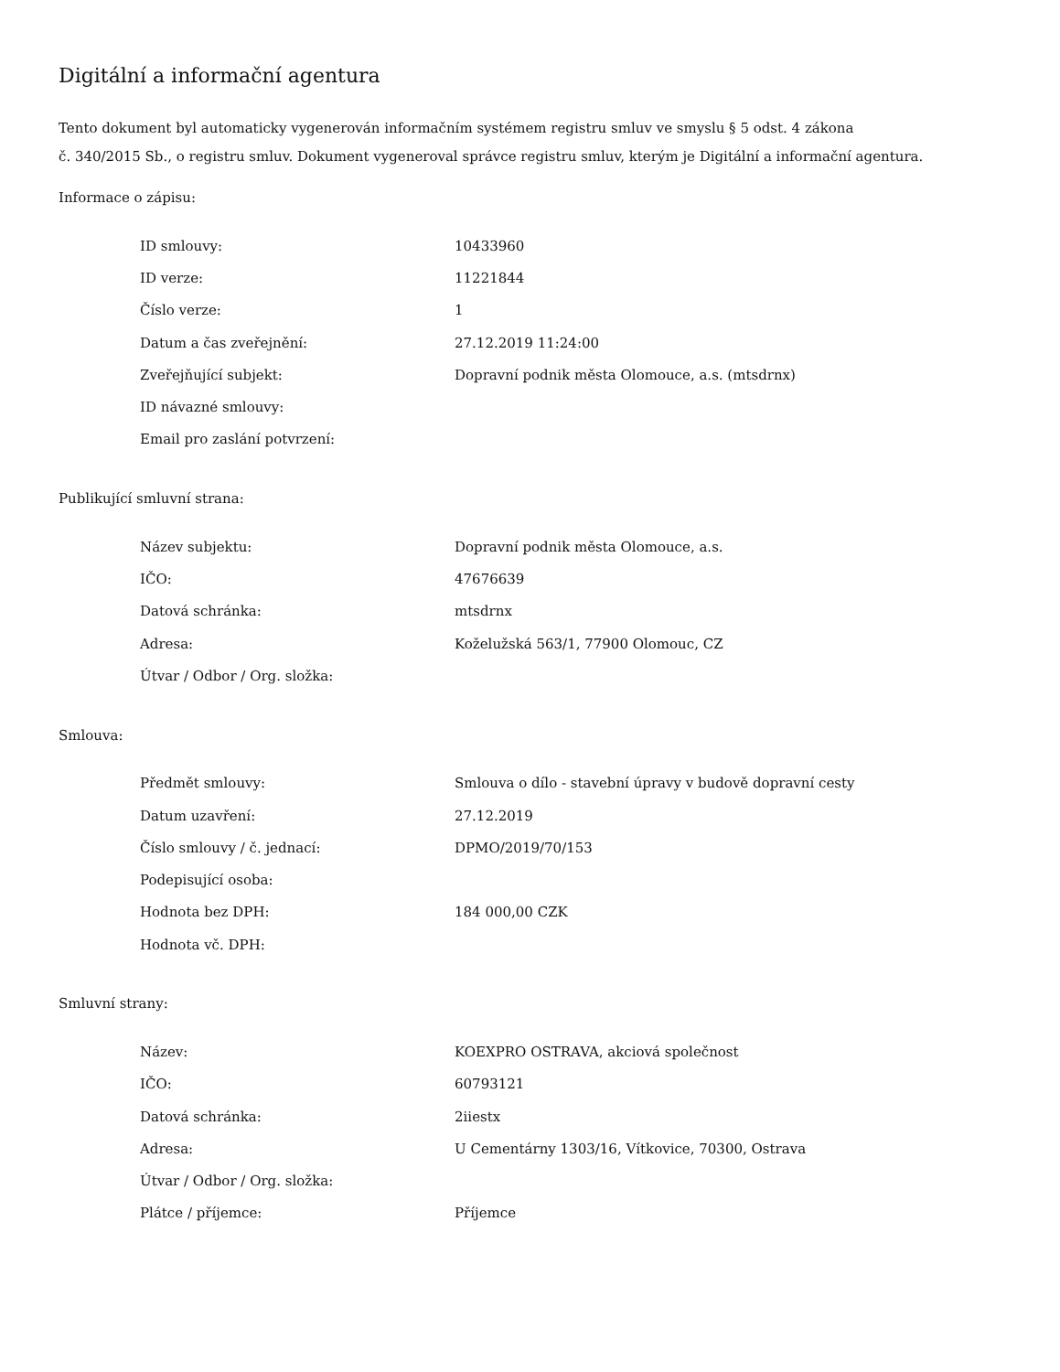Digitální a informační agentura
Tento dokument byl automaticky vygenerován informačním systémem registru smluv ve smyslu § 5 odst. 4 zákona
č. 340/2015 Sb., o registru smluv. Dokument vygeneroval správce registru smluv, kterým je Digitální a informační agentura.
Informace o zápisu:
| ID smlouvy: | 10433960 |
| ID verze: | 11221844 |
| Číslo verze: | 1 |
| Datum a čas zveřejnění: | 27.12.2019 11:24:00 |
| Zveřejňující subjekt: | Dopravní podnik města Olomouce, a.s. (mtsdrnx) |
| ID návazné smlouvy: | |
| Email pro zaslání potvrzení: | |
Publikující smluvní strana:
| Název subjektu: | Dopravní podnik města Olomouce, a.s. |
| IČO: | 47676639 |
| Datová schránka: | mtsdrnx |
| Adresa: | Koželužská 563/1, 77900 Olomouc, CZ |
| Útvar / Odbor / Org. složka: | |
Smlouva:
| Předmět smlouvy: | Smlouva o dílo - stavební úpravy v budově dopravní cesty |
| Datum uzavření: | 27.12.2019 |
| Číslo smlouvy / č. jednací: | DPMO/2019/70/153 |
| Podepisující osoba: | |
| Hodnota bez DPH: | 184 000,00 CZK |
| Hodnota vč. DPH: | |
Smluvní strany:
| Název: | KOEXPRO OSTRAVA, akciová společnost |
| IČO: | 60793121 |
| Datová schránka: | 2iiestx |
| Adresa: | U Cementárny 1303/16, Vítkovice, 70300, Ostrava |
| Útvar / Odbor / Org. složka: | |
| Plátce / příjemce: | Příjemce |